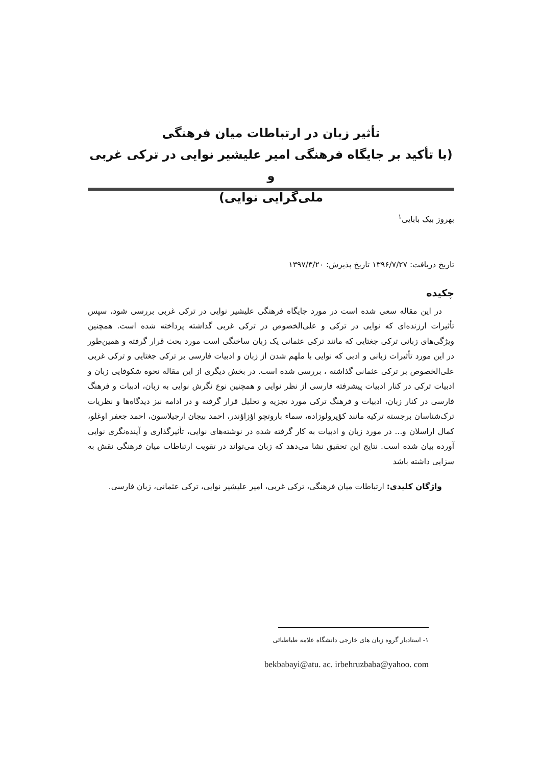تأثیر زبان در ارتباطات میان فرهنگی
(با تأکید بر جایگاه فرهنگی امیر علیشیر نوایی در ترکی غربی و
ملی‌گرایی نوایی)
بهروز بیک بابایی<sup>۱</sup>
تاریخ دریافت: ۱۳۹۶/۷/۲۷ تاریخ پذیرش: ۱۳۹۷/۳/۲۰
چکیده
در این مقاله سعی شده است در مورد جایگاه فرهنگی علیشیر نوایی در ترکی غربی بررسی شود، سپس تأثیرات ارزنده‌ای که نوایی در ترکی و علی‌الخصوص در ترکی غربی گذاشته پرداخته شده است. همچنین ویژگی‌های زبانی ترکی جغتایی که مانند ترکی عثمانی یک زبان ساختگی است مورد بحث قرار گرفته و همین‌طور در این مورد تأثیرات زبانی و ادبی که نوایی با ملهم شدن از زبان و ادبیات فارسی بر ترکی جغتایی و ترکی غربی علی‌الخصوص بر ترکی عثمانی گذاشته ، بررسی شده است. در بخش دیگری از این مقاله نحوه شکوفایی زبان و ادبیات ترکی در کنار ادبیات پیشرفته فارسی از نظر نوایی و همچنین نوع نگرش نوایی به زبان، ادبیات و فرهنگ فارسی در کنار زبان، ادبیات و فرهنگ ترکی مورد تجزیه و تحلیل قرار گرفته و در ادامه نیز دیدگاه‌ها و نظریات ترک‌شناسان برجسته ترکیه مانند کؤپرولوزاده، سماء باروتچو اؤزاؤندر، احمد بیجان ارجیلاسون، احمد جعفر اوغلو، کمال اراسلان و... در مورد زبان و ادبیات به کار گرفته شده در نوشته‌های نوایی، تأثیرگذاری و آینده‌نگری نوایی آورده بیان شده است. نتایج این تحقیق نشا می‌دهد که زبان می‌تواند در تقویت ارتباطات میان فرهنگی نقش به سزایی داشته باشد
واژگان کلیدی: ارتباطات میان فرهنگی، ترکی غربی، امیر علیشیر نوایی، ترکی عثمانی، زبان فارسی.
۱- استادیار گروه زبان های خارجی دانشگاه علامه طباطبائی
bekbabayi@atu. ac. irbehruzbaba@yahoo. com